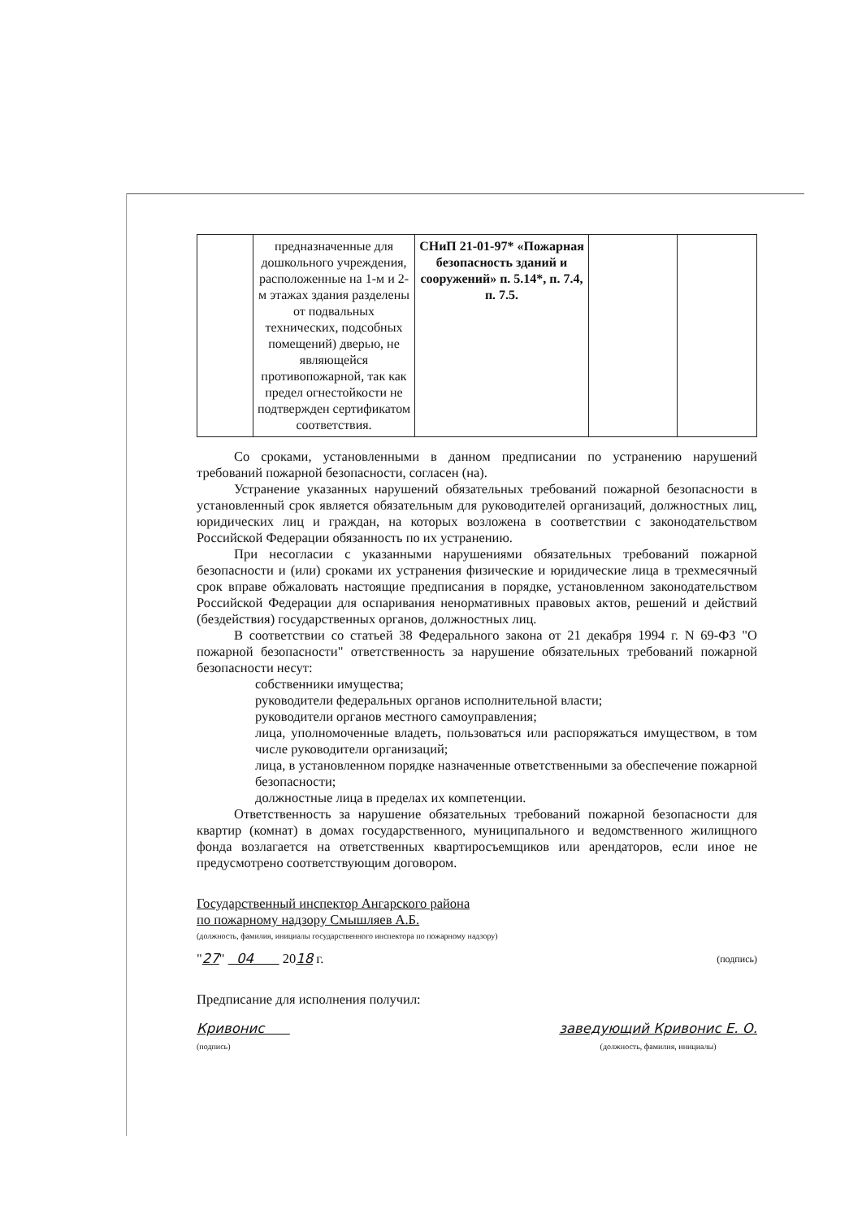| | предназначенные для дошкольного учреждения, расположенные на 1-м и 2-м этажах здания разделены от подвальных технических, подсобных помещений) дверью, не являющейся противопожарной, так как предел огнестойкости не подтвержден сертификатом соответствия. | СНиП 21-01-97* «Пожарная безопасность зданий и сооружений» п. 5.14*, п. 7.4, п. 7.5. | | |
Со сроками, установленными в данном предписании по устранению нарушений требований пожарной безопасности, согласен (на).
Устранение указанных нарушений обязательных требований пожарной безопасности в установленный срок является обязательным для руководителей организаций, должностных лиц, юридических лиц и граждан, на которых возложена в соответствии с законодательством Российской Федерации обязанность по их устранению.
При несогласии с указанными нарушениями обязательных требований пожарной безопасности и (или) сроками их устранения физические и юридические лица в трехмесячный срок вправе обжаловать настоящие предписания в порядке, установленном законодательством Российской Федерации для оспаривания ненормативных правовых актов, решений и действий (бездействия) государственных органов, должностных лиц.
В соответствии со статьей 38 Федерального закона от 21 декабря 1994 г. N 69-ФЗ "О пожарной безопасности" ответственность за нарушение обязательных требований пожарной безопасности несут:
собственники имущества;
руководители федеральных органов исполнительной власти;
руководители органов местного самоуправления;
лица, уполномоченные владеть, пользоваться или распоряжаться имуществом, в том числе руководители организаций;
лица, в установленном порядке назначенные ответственными за обеспечение пожарной безопасности;
должностные лица в пределах их компетенции.
Ответственность за нарушение обязательных требований пожарной безопасности для квартир (комнат) в домах государственного, муниципального и ведомственного жилищного фонда возлагается на ответственных квартиросъемщиков или арендаторов, если иное не предусмотрено соответствующим договором.
Государственный инспектор Ангарского района
по пожарному надзору Смышляев А.Б.
(должность, фамилия, инициалы государственного инспектора по пожарному надзору)
"27" 04 2018 г. (подпись)
Предписание для исполнения получил:
Кривонис
(подпись) заведующий Кривонис Е. О.
(должность, фамилия, инициалы)